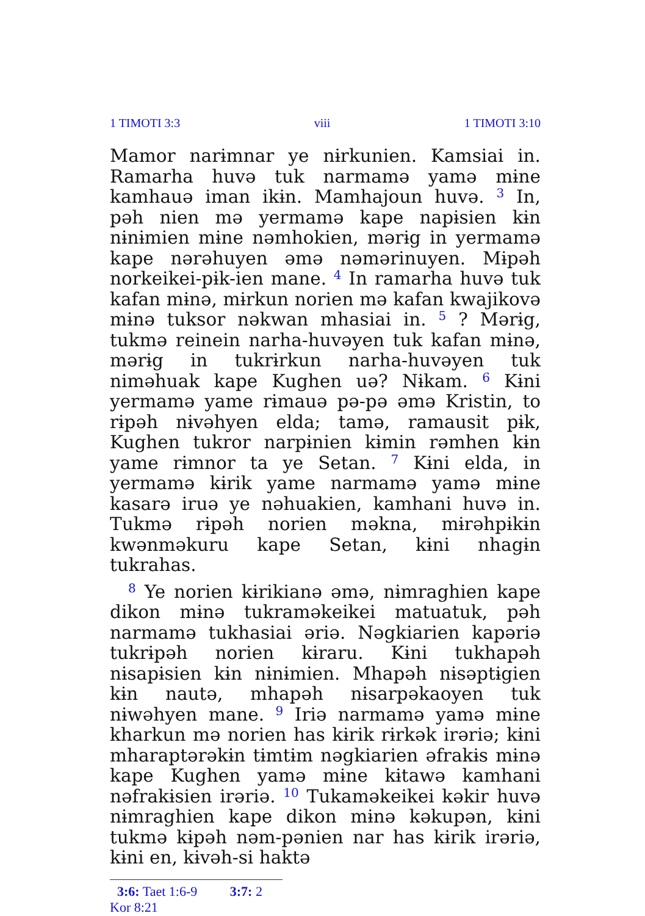1 TIMOTI 3:3 viii 1 TIMOTI 3:10
Mamor narɨmnar ye nɨrkunien. Kamsiai in. Ramarha huvə tuk narmamə yamə mɨne kamhauə iman ikɨn. Mamhajoun huvə. <sup>3</sup> In, pəh nien mə yermamə kape napɨsien kɨn nɨnɨmien mɨne nəmhokien, mərɨg in yermamə kape nərəhuyen əmə nəmərinuyen. Mɨpəh norkeikei-pɨk-ien mane. <sup>4</sup> In ramarha huvə tuk kafan mɨnə, mɨrkun norien mə kafan kwajikovə mɨnə tuksor nəkwan mhasiai in. <sup>5</sup> ? Mərɨg, tukmə reinein narha-huvəyen tuk kafan mɨnə, mərɨg in tukrɨrkun narha-huvəyen tuk niməhuak kape Kughen uə? Nɨkam. <sup>6</sup> Kɨni yermamə yame rɨmauə pə-pə əmə Kristin, to rɨpəh nɨvəhyen elda; tamə, ramausit pɨk, Kughen tukror narpɨnien kɨmin rəmhen kɨn yame rɨmnor ta ye Setan. <sup>7</sup> Kɨni elda, in yermamə kɨrik yame narmamə yamə mɨne kasarə iruə ye nəhuakien, kamhani huvə in. Tukmə rɨpəh norien məkna, mɨrəhpɨkɨn kwənməkuru kape Setan, kɨni nhagɨn tukrahas.
<sup>8</sup> Ye norien kɨrikianə əmə, nɨmraghien kape dikon mɨnə tukraməkeikei matuatuk, pəh narmamə tukhasiai əriə. Nəgkiarien kapəriə tukrɨpəh norien kɨraru. Kɨni tukhapəh nɨsapɨsien kɨn nɨnɨmien. Mhapəh nɨsəptɨgien kɨn nautə, mhapəh nɨsarpəkaoyen tuk nɨwəhyen mane. <sup>9</sup> Iriə narmamə yamə mɨne kharkun mə norien has kɨrik rɨrkək irəriə; kɨni mharaptərəkɨn tɨmtɨm nəgkiarien əfrakɨs mɨnə kape Kughen yamə mɨne kɨtawə kamhani nəfrakɨsien irəriə. <sup>10</sup> Tukaməkeikei kəkir huvə nɨmraghien kape dikon mɨnə kəkupən, kɨni tukmə kɨpəh nəm-pənien nar has kɨrik irəriə, kɨni en, kɨvəh-si haktə
3:6: Taet 1:6-9 3:7: 2 Kor 8:21